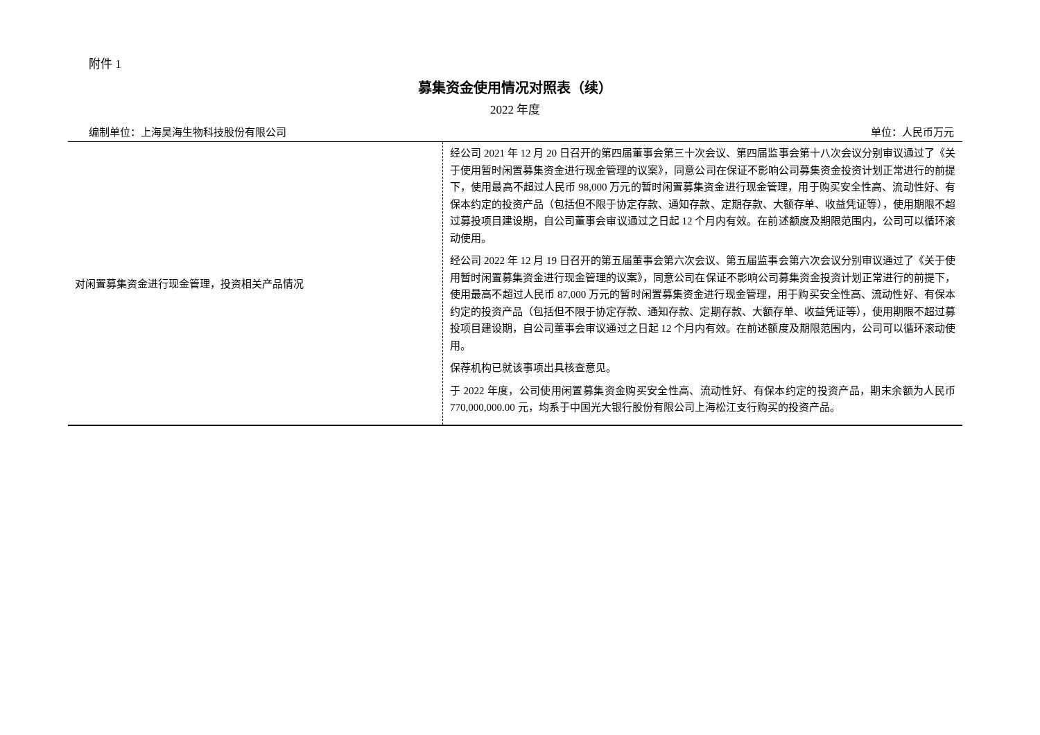附件 1
募集资金使用情况对照表（续）
2022 年度
编制单位：上海昊海生物科技股份有限公司 单位：人民币万元
| 对闲置募集资金进行现金管理，投资相关产品情况 | 经公司 2021 年 12 月 20 日召开的第四届董事会第三十次会议、第四届监事会第十八次会议分别审议通过了《关于使用暂时闲置募集资金进行现金管理的议案》，同意公司在保证不影响公司募集资金投资计划正常进行的前提下，使用最高不超过人民币 98,000 万元的暂时闲置募集资金进行现金管理，用于购买安全性高、流动性好、有保本约定的投资产品（包括但不限于协定存款、通知存款、定期存款、大额存单、收益凭证等），使用期限不超过募投项目建设期，自公司董事会审议通过之日起 12 个月内有效。在前述额度及期限范围内，公司可以循环滚动使用。 经公司 2022 年 12 月 19 日召开的第五届董事会第六次会议、第五届监事会第六次会议分别审议通过了《关于使用暂时闲置募集资金进行现金管理的议案》，同意公司在保证不影响公司募集资金投资计划正常进行的前提下，使用最高不超过人民币 87,000 万元的暂时闲置募集资金进行现金管理，用于购买安全性高、流动性好、有保本约定的投资产品（包括但不限于协定存款、通知存款、定期存款、大额存单、收益凭证等），使用期限不超过募投项目建设期，自公司董事会审议通过之日起 12 个月内有效。在前述额度及期限范围内，公司可以循环滚动使用。 保荐机构已就该事项出具核查意见。 于 2022 年度，公司使用闲置募集资金购买安全性高、流动性好、有保本约定的投资产品，期末余额为人民币 770,000,000.00 元，均系于中国光大银行股份有限公司上海松江支行购买的投资产品。 |